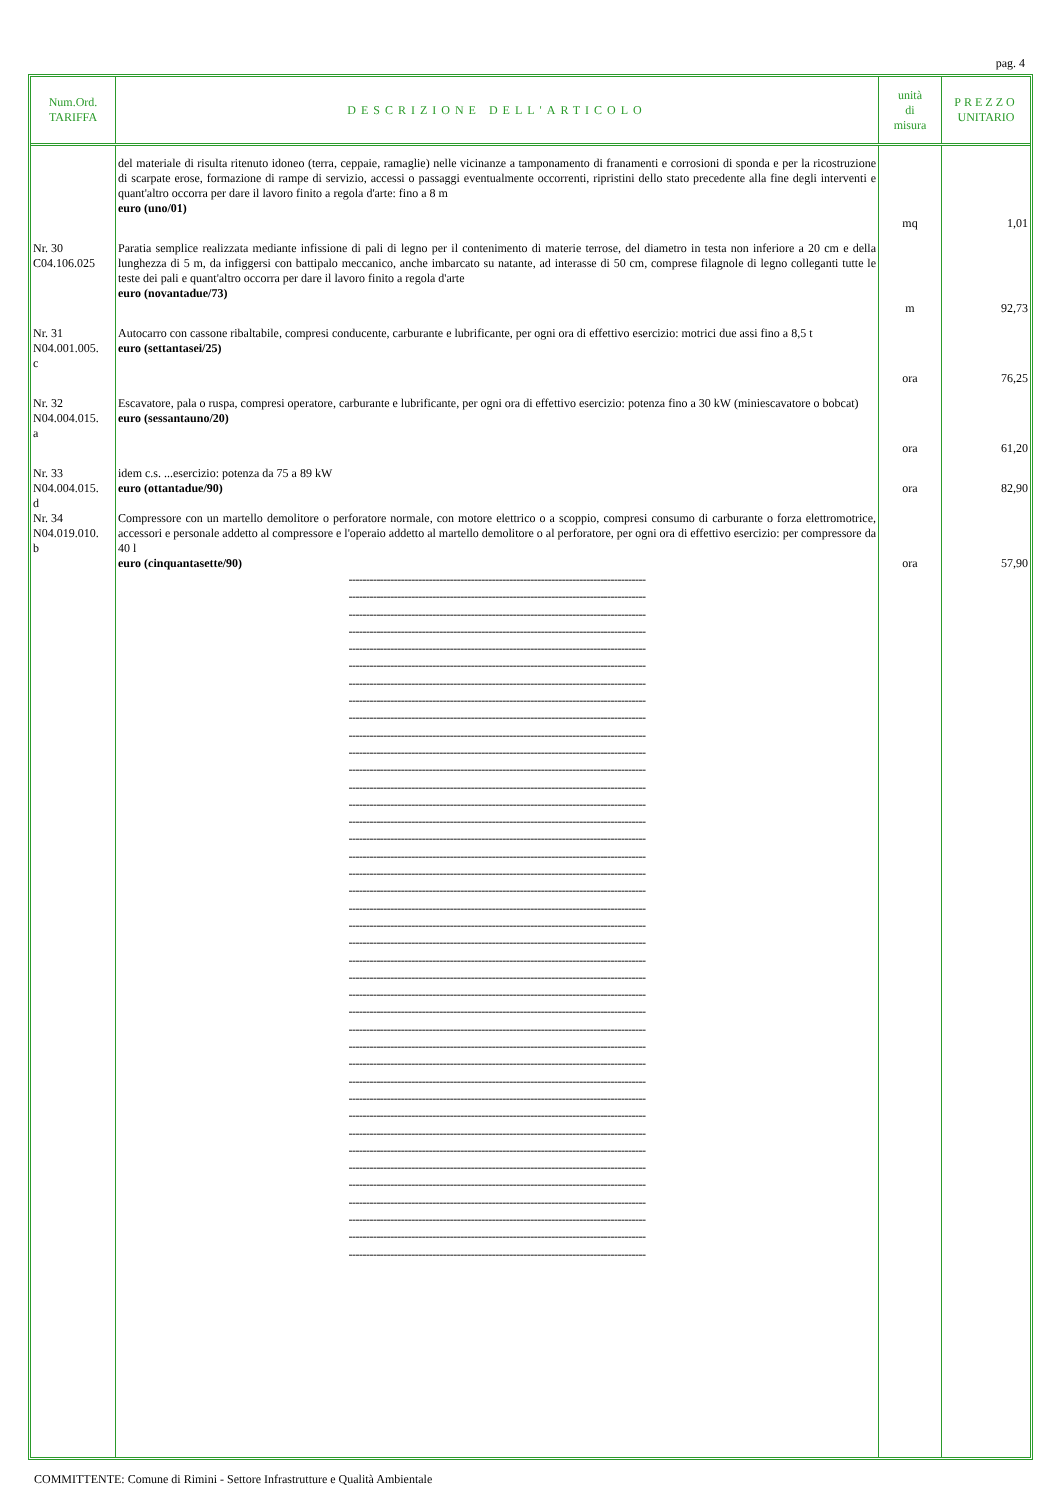pag. 4
| Num.Ord. TARIFFA | DESCRIZIONE DELL'ARTICOLO | unità di misura | PREZZO UNITARIO |
| --- | --- | --- | --- |
| | del materiale di risulta ritenuto idoneo (terra, ceppaie, ramaglie) nelle vicinanze a tamponamento di franamenti e corrosioni di sponda e per la ricostruzione di scarpate erose, formazione di rampe di servizio, accessi o passaggi eventualmente occorrenti, ripristini dello stato precedente alla fine degli interventi e quant'altro occorra per dare il lavoro finito a regola d'arte: fino a 8 m euro (uno/01) | mq | 1,01 |
| Nr. 30 C04.106.025 | Paratia semplice realizzata mediante infissione di pali di legno per il contenimento di materie terrose, del diametro in testa non inferiore a 20 cm e della lunghezza di 5 m, da infiggersi con battipalo meccanico, anche imbarcato su natante, ad interasse di 50 cm, comprese filagnole di legno colleganti tutte le teste dei pali e quant'altro occorra per dare il lavoro finito a regola d'arte euro (novantadue/73) | m | 92,73 |
| Nr. 31 N04.001.005. c | Autocarro con cassone ribaltabile, compresi conducente, carburante e lubrificante, per ogni ora di effettivo esercizio: motrici due assi fino a 8,5 t euro (settantasei/25) | ora | 76,25 |
| Nr. 32 N04.004.015. a | Escavatore, pala o ruspa, compresi operatore, carburante e lubrificante, per ogni ora di effettivo esercizio: potenza fino a 30 kW (miniescavatore o bobcat) euro (sessantauno/20) | ora | 61,20 |
| Nr. 33 N04.004.015. d | idem c.s. ...esercizio: potenza da 75 a 89 kW euro (ottantadue/90) | ora | 82,90 |
| Nr. 34 N04.019.010. b | Compressore con un martello demolitore o perforatore normale, con motore elettrico o a scoppio, compresi consumo di carburante o forza elettromotrice, accessori e personale addetto al compressore e l'operaio addetto al martello demolitore o al perforatore, per ogni ora di effettivo esercizio: per compressore da 40 l euro (cinquantasette/90) | ora | 57,90 |
| | ------------------------------------------------------------------------------------- ------------------------------------------------------------------------------------- ------------------------------------------------------------------------------------- ------------------------------------------------------------------------------------- ------------------------------------------------------------------------------------- ------------------------------------------------------------------------------------- ------------------------------------------------------------------------------------- ------------------------------------------------------------------------------------- ------------------------------------------------------------------------------------- ------------------------------------------------------------------------------------- ------------------------------------------------------------------------------------- ------------------------------------------------------------------------------------- ------------------------------------------------------------------------------------- ------------------------------------------------------------------------------------- ------------------------------------------------------------------------------------- ------------------------------------------------------------------------------------- ------------------------------------------------------------------------------------- ------------------------------------------------------------------------------------- ------------------------------------------------------------------------------------- ------------------------------------------------------------------------------------- ------------------------------------------------------------------------------------- ------------------------------------------------------------------------------------- ------------------------------------------------------------------------------------- ------------------------------------------------------------------------------------- ------------------------------------------------------------------------------------- ------------------------------------------------------------------------------------- ------------------------------------------------------------------------------------- ------------------------------------------------------------------------------------- ------------------------------------------------------------------------------------- ------------------------------------------------------------------------------------- ------------------------------------------------------------------------------------- ------------------------------------------------------------------------------------- ------------------------------------------------------------------------------------- ------------------------------------------------------------------------------------- ------------------------------------------------------------------------------------- ------------------------------------------------------------------------------------- ------------------------------------------------------------------------------------- ------------------------------------------------------------------------------------- ------------------------------------------------------------------------------------- ------------------------------------------------------------------------------------- | | |
COMMITTENTE: Comune di Rimini - Settore Infrastrutture e Qualità Ambientale